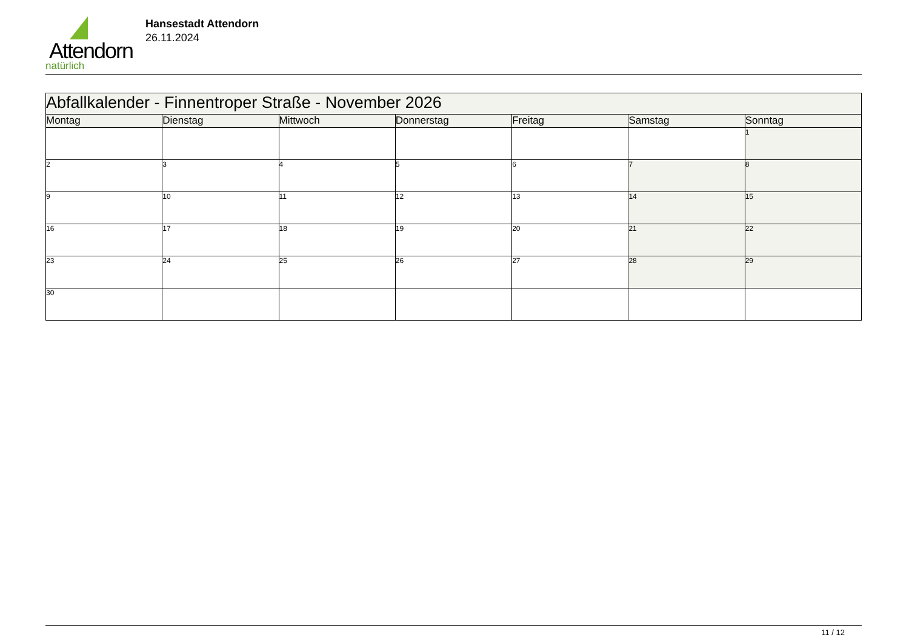Attendorn
natürlich
Hansestadt Attendorn
26.11.2024
| Abfallkalender - Finnentroper Straße - November 2026 | | | | | | |
| Montag | Dienstag | Mittwoch | Donnerstag | Freitag | Samstag | Sonntag |
| | | | | | | 1 |
| 2 | 3 | 4 | 5 | 6 | 7 | 8 |
| 9 | 10 | 11 | 12 | 13 | 14 | 15 |
| 16 | 17 | 18 | 19 | 20 | 21 | 22 |
| 23 | 24 | 25 | 26 | 27 | 28 | 29 |
| 30 | | | | | | |
11 / 12